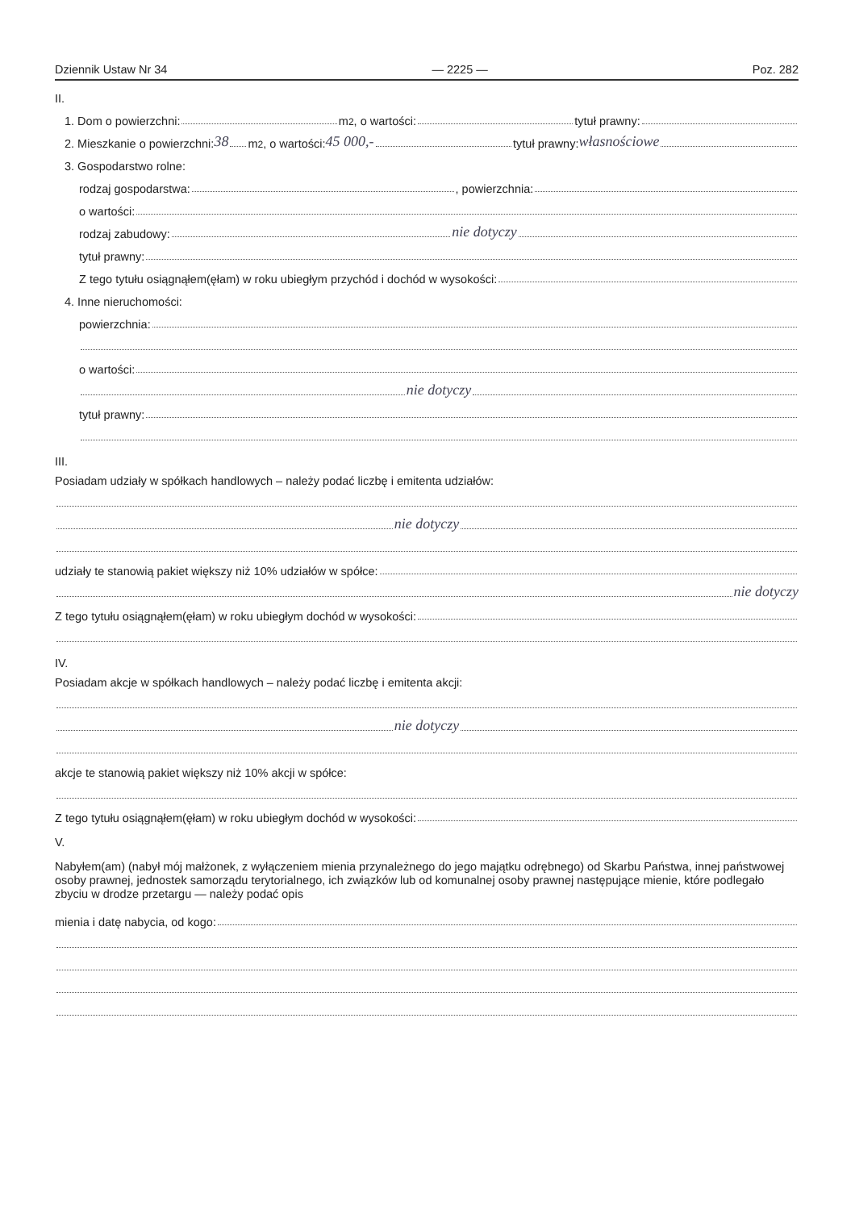Dziennik Ustaw Nr 34 — 2225 — Poz. 282
II.
1. Dom o powierzchni: m<sup>2</sup>, o wartości: tytuł prawny:
2. Mieszkanie o powierzchni: 38 m<sup>2</sup>, o wartości: 45 000,- tytuł prawny: własnościowe
3. Gospodarstwo rolne:
rodzaj gospodarstwa: , powierzchnia:
o wartości:
rodzaj zabudowy: nie dotyczy
tytuł prawny:
Z tego tytułu osiągnąłem(ęłam) w roku ubiegłym przychód i dochód w wysokości:
4. Inne nieruchomości:
powierzchnia:
o wartości:
nie dotyczy
tytuł prawny:
III.
Posiadam udziały w spółkach handlowych – należy podać liczbę i emitenta udziałów:
nie dotyczy
udziały te stanowią pakiet większy niż 10% udziałów w spółce:
nie dotyczy
Z tego tytułu osiągnąłem(ęłam) w roku ubiegłym dochód w wysokości:
IV.
Posiadam akcje w spółkach handlowych – należy podać liczbę i emitenta akcji:
nie dotyczy
akcje te stanowią pakiet większy niż 10% akcji w spółce:
Z tego tytułu osiągnąłem(ęłam) w roku ubiegłym dochód w wysokości:
V.
Nabyłem(am) (nabył mój małżonek, z wyłączeniem mienia przynależnego do jego majątku odrębnego) od Skarbu Państwa, innej państwowej osoby prawnej, jednostek samorządu terytorialnego, ich związków lub od komunalnej osoby prawnej następujące mienie, które podlegało zbyciu w drodze przetargu — należy podać opis
mienia i datę nabycia, od kogo: